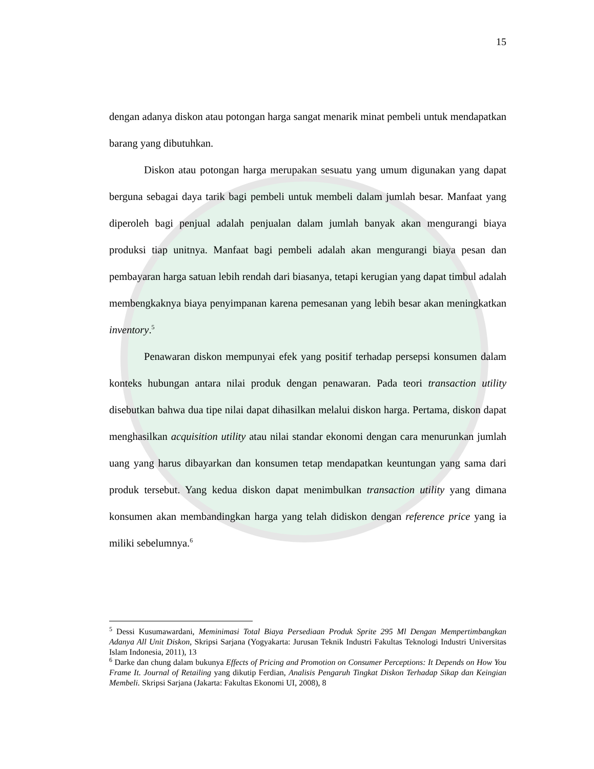15
dengan adanya diskon atau potongan harga sangat menarik minat pembeli untuk mendapatkan barang yang dibutuhkan.
Diskon atau potongan harga merupakan sesuatu yang umum digunakan yang dapat berguna sebagai daya tarik bagi pembeli untuk membeli dalam jumlah besar. Manfaat yang diperoleh bagi penjual adalah penjualan dalam jumlah banyak akan mengurangi biaya produksi tiap unitnya. Manfaat bagi pembeli adalah akan mengurangi biaya pesan dan pembayaran harga satuan lebih rendah dari biasanya, tetapi kerugian yang dapat timbul adalah membengkaknya biaya penyimpanan karena pemesanan yang lebih besar akan meningkatkan inventory.<sup>5</sup>
Penawaran diskon mempunyai efek yang positif terhadap persepsi konsumen dalam konteks hubungan antara nilai produk dengan penawaran. Pada teori transaction utility disebutkan bahwa dua tipe nilai dapat dihasilkan melalui diskon harga. Pertama, diskon dapat menghasilkan acquisition utility atau nilai standar ekonomi dengan cara menurunkan jumlah uang yang harus dibayarkan dan konsumen tetap mendapatkan keuntungan yang sama dari produk tersebut. Yang kedua diskon dapat menimbulkan transaction utility yang dimana konsumen akan membandingkan harga yang telah didiskon dengan reference price yang ia miliki sebelumnya.<sup>6</sup>
<sup>5</sup> Dessi Kusumawardani, Meminimasi Total Biaya Persediaan Produk Sprite 295 Ml Dengan Mempertimbangkan Adanya All Unit Diskon, Skripsi Sarjana (Yogyakarta: Jurusan Teknik Industri Fakultas Teknologi Industri Universitas Islam Indonesia, 2011), 13
<sup>6</sup> Darke dan chung dalam bukunya Effects of Pricing and Promotion on Consumer Perceptions: It Depends on How You Frame It. Journal of Retailing yang dikutip Ferdian, Analisis Pengaruh Tingkat Diskon Terhadap Sikap dan Keingian Membeli. Skripsi Sarjana (Jakarta: Fakultas Ekonomi UI, 2008), 8